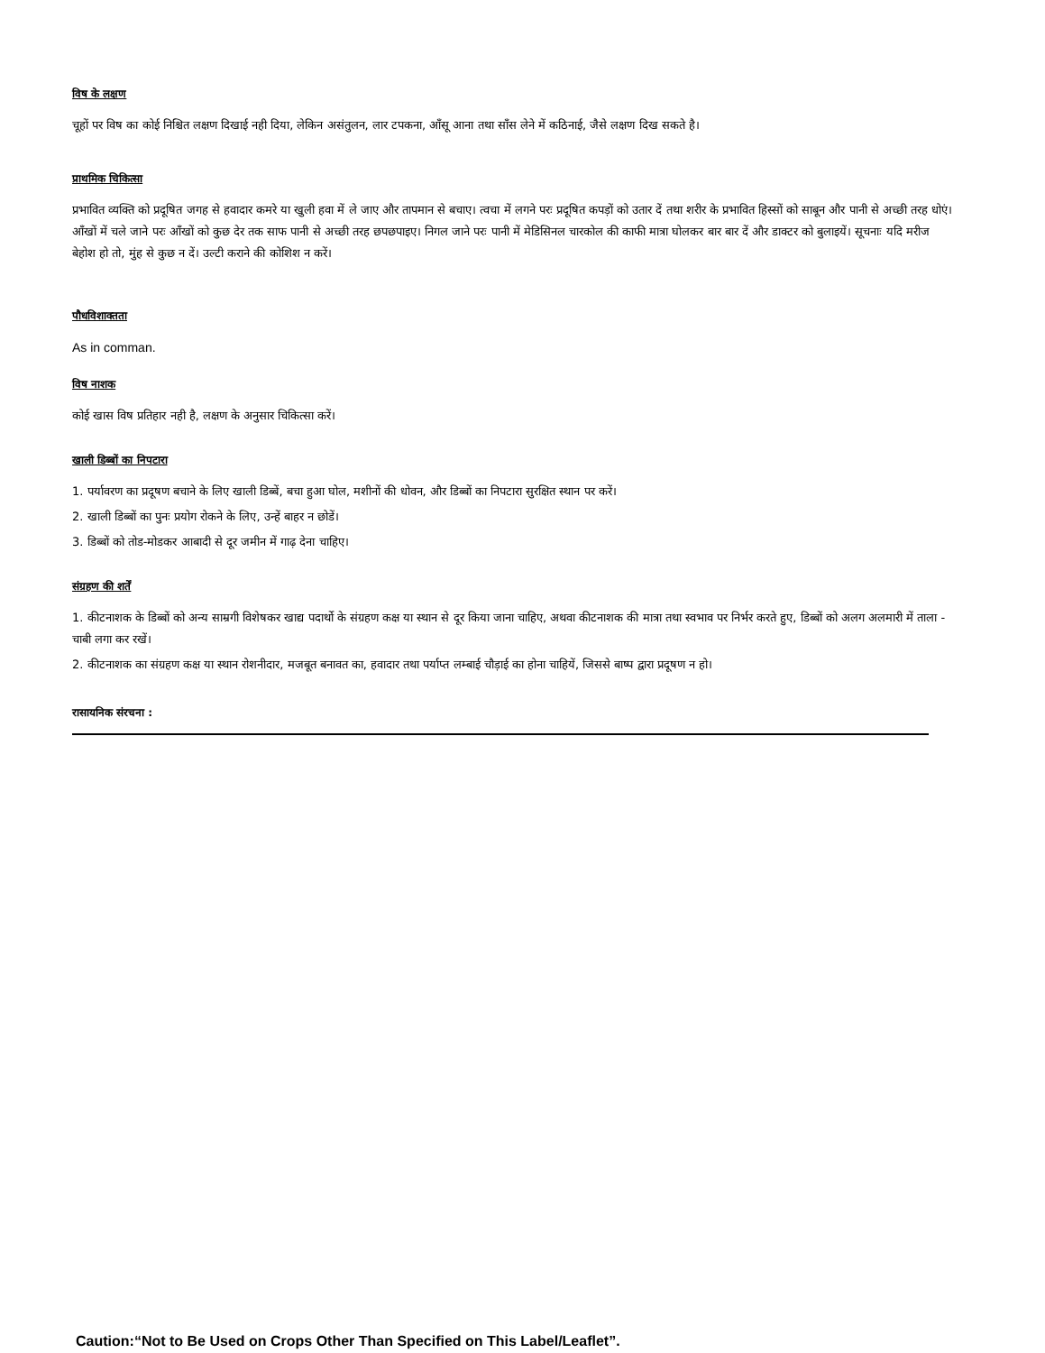विष के लक्षण
चूहों पर विष का कोई निश्चित लक्षण दिखाई नही दिया, लेकिन असंतुलन, लार टपकना, आँसू आना तथा साँस लेने में कठिनाई, जैसे लक्षण दिख सकते है।
प्राथमिक चिकित्सा
प्रभावित व्यक्ति को प्रदूषित जगह से हवादार कमरे या खुली हवा में ले जाए और तापमान से बचाए। त्वचा में लगने परः प्रदूषित कपड़ों को उतार दें तथा शरीर के प्रभावित हिस्सों को साबून और पानी से अच्छी तरह धोएं। आँखों में चले जाने परः आँखों को कुछ देर तक साफ पानी से अच्छी तरह छपछपाइए। निगल जाने परः पानी में मेडिसिनल चारकोल की काफी मात्रा घोलकर बार बार दें और डाक्टर को बुलाइयें। सूचनाः यदि मरीज बेहोश हो तो, मुंह से कुछ न दें। उल्टी कराने की कोशिश न करें।
पौधविशाक्तता
As in comman.
विष नाशक
कोई खास विष प्रतिहार नही है, लक्षण के अनुसार चिकित्सा करें।
खाली डिब्बों का निपटारा
1. पर्यावरण का प्रदूषण बचाने के लिए खाली डिब्बें, बचा हुआ घोल, मशीनों की धोवन, और डिब्बों का निपटारा सुरक्षित स्थान पर करें।
2. खाली डिब्बों का पुनः प्रयोग रोकने के लिए, उन्हें बाहर न छोडें।
3. डिब्बों को तोड-मोडकर आबादी से दूर जमीन में गाढ़ देना चाहिए।
संग्रहण की शर्तें
1. कीटनाशक के डिब्बों को अन्य साम्रगी विशेषकर खाद्य पदार्थो के संग्रहण कक्ष या स्थान से दूर किया जाना चाहिए, अथवा कीटनाशक की मात्रा तथा स्वभाव पर निर्भर करते हुए, डिब्बों को अलग अलमारी में ताला - चाबी लगा कर रखें।
2. कीटनाशक का संग्रहण कक्ष या स्थान रोशनीदार, मजबूत बनावत का, हवादार तथा पर्याप्त लम्बाई चौड़ाई का होना चाहियें, जिससे बाष्प द्वारा प्रदूषण न हो।
रासायनिक संरचना :
Caution:“Not to Be Used on Crops Other Than Specified on This Label/Leaflet”.